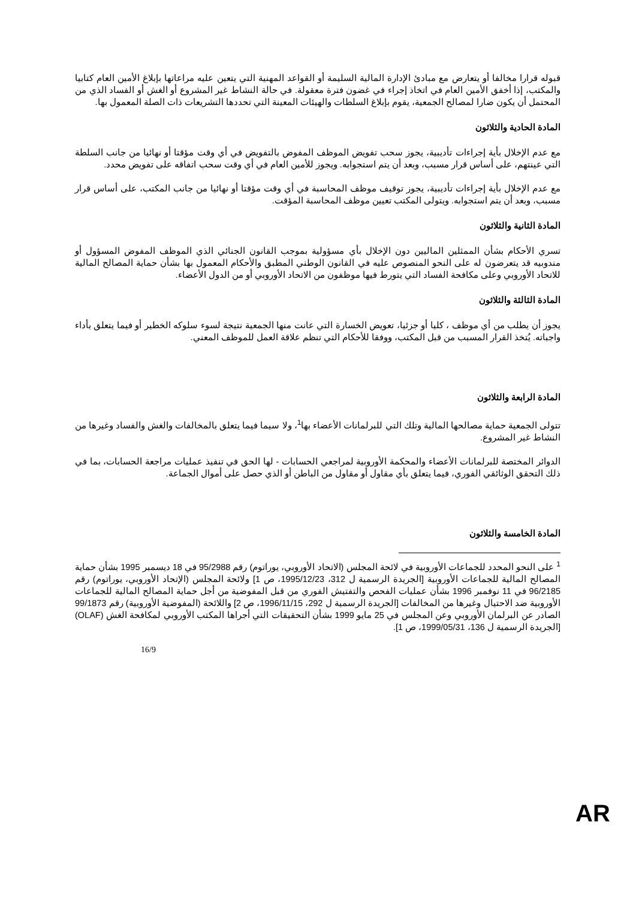قبوله قرارا مخالفا أو يتعارض مع مبادئ الإدارة المالية السليمة أو القواعد المهنية التي يتعين عليه مراعاتها بإبلاغ الأمين العام كتابيا والمكتب، إذا أخفق الأمين العام في اتخاذ إجراء في غضون فترة معقولة. في حالة النشاط غير المشروع أو الغش أو الفساد الذي من المحتمل أن يكون ضارا لمصالح الجمعية، يقوم بإبلاغ السلطات والهيئات المعينة التي تحددها التشريعات ذات الصلة المعمول بها.
المادة الحادية والثلاثون
مع عدم الإخلال بأية إجراءات تأديبية، يجوز سحب تفويض الموظف المفوض بالتفويض في أي وقت مؤقتا أو نهائيا من جانب السلطة التي عينتهم، على أساس قرار مسبب، وبعد أن يتم استجوابه. ويجوز للأمين العام في أي وقت سحب اتفاقه على تفويض محدد.
مع عدم الإخلال بأية إجراءات تأديبية، يجوز توقيف موظف المحاسبة في أي وقت مؤقتا أو نهائيا من جانب المكتب، على أساس قرار مسبب، وبعد أن يتم استجوابه. ويتولى المكتب تعيين موظف المحاسبة المؤقت.
المادة الثانية والثلاثون
تسري الأحكام بشأن الممثلين الماليين دون الإخلال بأي مسؤولية بموجب القانون الجنائي الذي الموظف المفوض المسؤول أو مندوبيه قد يتعرضون له على النحو المنصوص عليه في القانون الوطني المطبق والأحكام المعمول بها بشأن حماية المصالح المالية للاتحاد الأوروبي وعلى مكافحة الفساد التي يتورط فيها موظفون من الاتحاد الأوروبي أو من الدول الأعضاء.
المادة الثالثة والثلاثون
يجوز أن يطلب من أي موظف ، كليا أو جزئيا، تعويض الخسارة التي عانت منها الجمعية نتيجة لسوء سلوكه الخطير أو فيما يتعلق بأداء واجباته. يُتخذ القرار المسبب من قبل المكتب، ووفقا للأحكام التي تنظم علاقة العمل للموظف المعني.
المادة الرابعة والثلاثون
تتولى الجمعية حماية مصالحها المالية وتلك التي للبرلمانات الأعضاء بها<sup>1</sup>، ولا سيما فيما يتعلق بالمخالفات والغش والفساد وغيرها من النشاط غير المشروع.
الدوائر المختصة للبرلمانات الأعضاء والمحكمة الأوروبية لمراجعي الحسابات - لها الحق في تنفيذ عمليات مراجعة الحسابات، بما في ذلك التحقق الوثائقي الفوري، فيما يتعلق بأي مقاول أو مقاول من الباطن أو الذي حصل على أموال الجماعة.
المادة الخامسة والثلاثون
<sup>1</sup> على النحو المحدد للجماعات الأوروبية في لائحة المجلس (الاتحاد الأوروبي، يوراتوم) رقم 95/2988 في 18 ديسمبر 1995 بشأن حماية المصالح المالية للجماعات الأوروبية [الجريدة الرسمية ل 312، 1995/12/23، ص 1] ولائحة المجلس (الإتحاد الأوروبي، يوراتوم) رقم 96/2185 في 11 نوفمبر 1996 بشأن عمليات الفحص والتفتيش الفوري من قبل المفوضية من أجل حماية المصالح المالية للجماعات الأوروبية ضد الاحتيال وغيرها من المخالفات [الجريدة الرسمية ل 292، 1996/11/15، ص 2] واللائحة (المفوضية الأوروبية) رقم 99/1873 الصادر عن البرلمان الأوروبي وعن المجلس في 25 مايو 1999 بشأن التحقيقات التي أجراها المكتب الأوروبي لمكافحة الغش (OLAF) [الجريدة الرسمية ل 136، 1999/05/31، ص 1].
16/9
AR